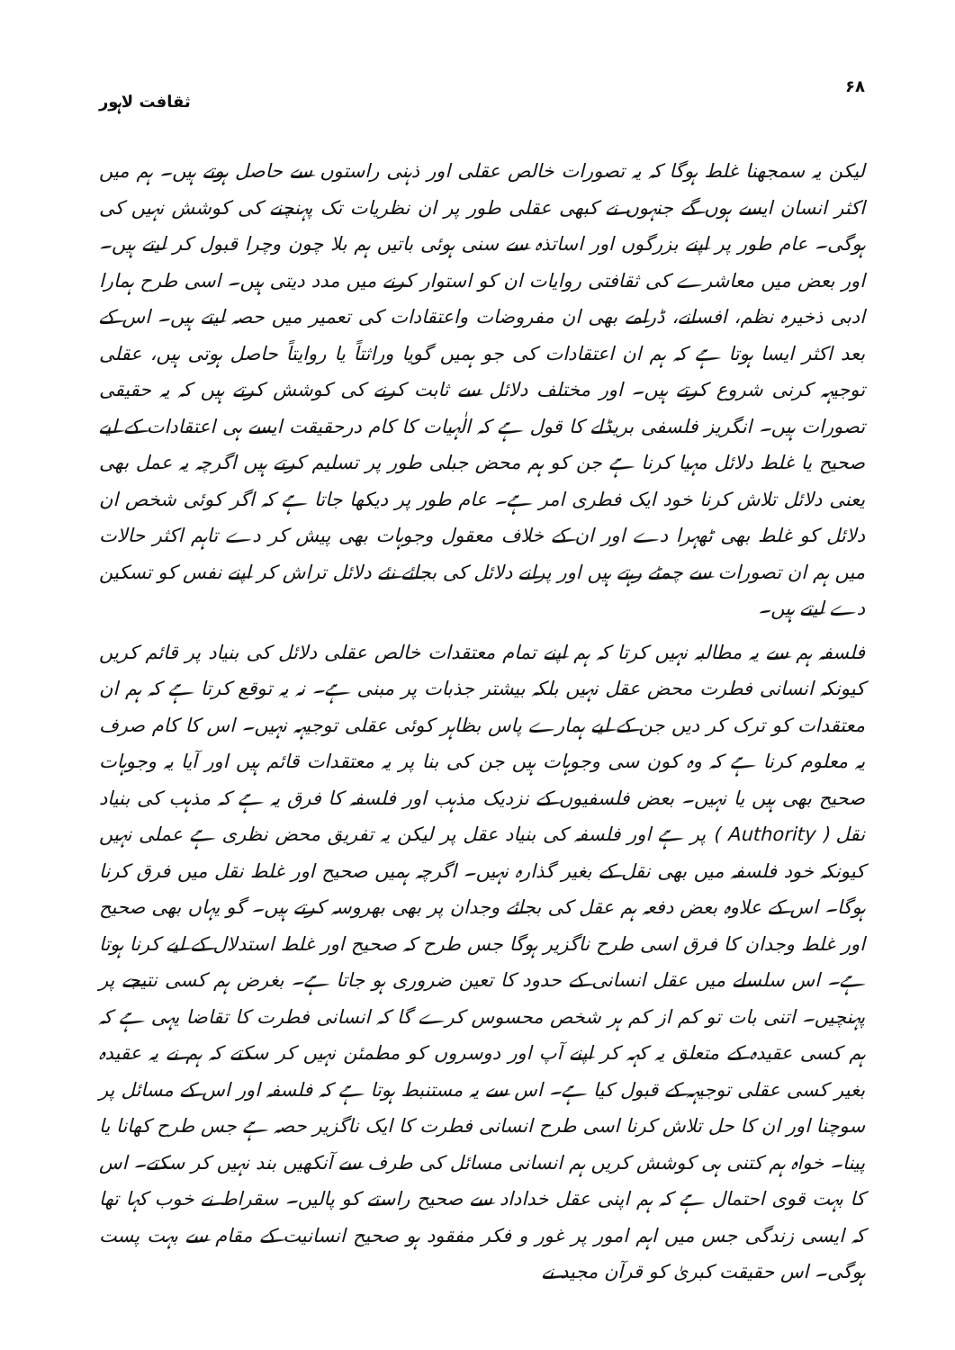۶۸ ثقافت لاہور
لیکن یہ سمجھنا غلط ہوگا کہ یہ تصورات خالص عقلی اور ذہنی راستوں سے حاصل ہوتے ہیں۔ ہم میں اکثر انسان ایسے ہوں گے جنہوں نے کبھی عقلی طور پر ان نظریات تک پہنچنے کی کوشش نہیں کی ہوگی۔ عام طور پر اپنے بزرگوں اور اساتذہ سے سنی ہوئی باتیں ہم بلا چون وچرا قبول کر لیتے ہیں۔ اور بعض میں معاشرے کی ثقافتی روایات ان کو استوار کرنے میں مدد دیتی ہیں۔ اسی طرح ہمارا ادبی ذخیرہ نظم، افسانے، ڈرامے بھی ان مفروضات واعتقادات کی تعمیر میں حصہ لیتے ہیں۔ اس کے بعد اکثر ایسا ہوتا ہے کہ ہم ان اعتقادات کی جو ہمیں گویا وراثتاً یا روایتاً حاصل ہوتی ہیں، عقلی توجیہہ کرنی شروع کرتے ہیں۔ اور مختلف دلائل سے ثابت کرنے کی کوشش کرتے ہیں کہ یہ حقیقی تصورات ہیں۔ انگریز فلسفی بریڈلے کا قول ہے کہ الٰہیات کا کام درحقیقت ایسے ہی اعتقادات کے لیے صحیح یا غلط دلائل مہیا کرنا ہے جن کو ہم محض جبلی طور پر تسلیم کرتے ہیں اگرچہ یہ عمل بھی یعنی دلائل تلاش کرنا خود ایک فطری امر ہے۔ عام طور پر دیکھا جاتا ہے کہ اگر کوئی شخص ان دلائل کو غلط بھی ٹھہرا دے اور ان کے خلاف معقول وجوہات بھی پیش کر دے تاہم اکثر حالات میں ہم ان تصورات سے چمٹے رہتے ہیں اور پرانے دلائل کی بجائے نئے دلائل تراش کر اپنے نفس کو تسکین دے لیتے ہیں۔
فلسفہ ہم سے یہ مطالبہ نہیں کرتا کہ ہم اپنے تمام معتقدات خالص عقلی دلائل کی بنیاد پر قائم کریں کیونکہ انسانی فطرت محض عقل نہیں بلکہ بیشتر جذبات پر مبنی ہے۔ نہ یہ توقع کرتا ہے کہ ہم ان معتقدات کو ترک کر دیں جن کے لیے ہمارے پاس بظاہر کوئی عقلی توجیہہ نہیں۔ اس کا کام صرف یہ معلوم کرنا ہے کہ وہ کون سی وجوہات ہیں جن کی بنا پر یہ معتقدات قائم ہیں اور آیا یہ وجوہات صحیح بھی ہیں یا نہیں۔ بعض فلسفیوں کے نزدیک مذہب اور فلسفہ کا فرق یہ ہے کہ مذہب کی بنیاد نقل ( Authority ) پر ہے اور فلسفہ کی بنیاد عقل پر لیکن یہ تفریق محض نظری ہے عملی نہیں کیونکہ خود فلسفہ میں بھی نقل کے بغیر گذارہ نہیں۔ اگرچہ ہمیں صحیح اور غلط نقل میں فرق کرنا ہوگا۔ اس کے علاوہ بعض دفعہ ہم عقل کی بجائے وجدان پر بھی بھروسہ کرتے ہیں۔ گو یہاں بھی صحیح اور غلط وجدان کا فرق اسی طرح ناگزیر ہوگا جس طرح کہ صحیح اور غلط استدلال کے لیے کرنا ہوتا ہے۔ اس سلسلے میں عقل انسانی کے حدود کا تعین ضروری ہو جاتا ہے۔ بغرض ہم کسی نتیجے پر پہنچیں۔ اتنی بات تو کم از کم ہر شخص محسوس کرے گا کہ انسانی فطرت کا تقاضا یہی ہے کہ ہم کسی عقیدہ کے متعلق یہ کہہ کر اپنے آپ اور دوسروں کو مطمئن نہیں کر سکتے کہ ہم نے یہ عقیدہ بغیر کسی عقلی توجیہہ کے قبول کیا ہے۔ اس سے یہ مستنبط ہوتا ہے کہ فلسفہ اور اس کے مسائل پر سوچنا اور ان کا حل تلاش کرنا اسی طرح انسانی فطرت کا ایک ناگزیر حصہ ہے جس طرح کھانا یا پینا۔ خواہ ہم کتنی ہی کوشش کریں ہم انسانی مسائل کی طرف سے آنکھیں بند نہیں کر سکتے۔ اس کا بہت قوی احتمال ہے کہ ہم اپنی عقل خداداد سے صحیح راستے کو پالیں۔ سقراط نے خوب کہا تھا کہ ایسی زندگی جس میں اہم امور پر غور و فکر مفقود ہو صحیح انسانیت کے مقام سے بہت پست ہوگی۔ اس حقیقت کبریٰ کو قرآن مجید نے